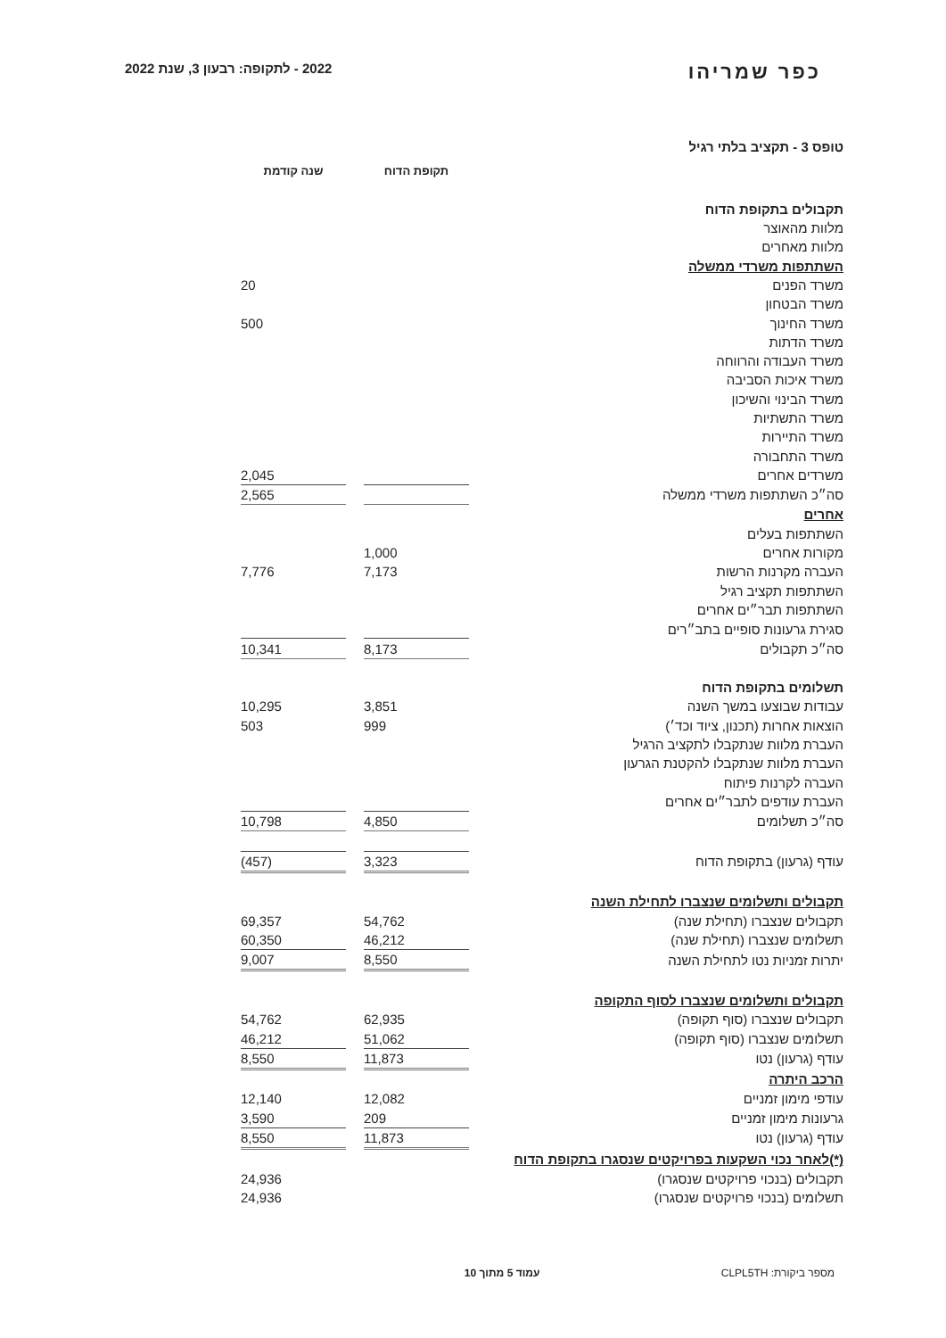כפר שמריהו
2022 - לתקופה: רבעון 3, שנת 2022
טופס 3 - תקציב בלתי רגיל
| | תקופת הדוח | | שנה קודמת |
| תקבולים בתקופת הדוח | | | |
| מלוות מהאוצר | | | |
| מלוות מאחרים | | | |
| השתתפות משרדי ממשלה | | | |
| משרד הפנים | | | 20 |
| משרד הבטחון | | | |
| משרד החינוך | | | 500 |
| משרד הדתות | | | |
| משרד העבודה והרווחה | | | |
| משרד איכות הסביבה | | | |
| משרד הבינוי והשיכון | | | |
| משרד התשתיות | | | |
| משרד התיירות | | | |
| משרד התחבורה | | | |
| משרדים אחרים | | | 2,045 |
| סה״כ השתתפות משרדי ממשלה | | | 2,565 |
| אחרים | | | |
| השתתפות בעלים | | | |
| מקורות אחרים | 1,000 | | |
| העברה מקרנות הרשות | 7,173 | | 7,776 |
| השתתפות תקציב רגיל | | | |
| השתתפות תבר״ים אחרים | | | |
| סגירת גרעונות סופיים בתב״רים | | | |
| סה״כ תקבולים | 8,173 | | 10,341 |
| תשלומים בתקופת הדוח | | | |
| עבודות שבוצעו במשך השנה | 3,851 | | 10,295 |
| הוצאות אחרות (תכנון, ציוד וכד׳) | 999 | | 503 |
| העברת מלוות שנתקבלו לתקציב הרגיל | | | |
| העברת מלוות שנתקבלו להקטנת הגרעון | | | |
| העברה לקרנות פיתוח | | | |
| העברת עודפים לתבר״ים אחרים | | | |
| סה״כ תשלומים | 4,850 | | 10,798 |
| עודף (גרעון) בתקופת הדוח | 3,323 | | (457) |
| תקבולים ותשלומים שנצברו לתחילת השנה | | | |
| תקבולים שנצברו (תחילת שנה) | 54,762 | | 69,357 |
| תשלומים שנצברו (תחילת שנה) | 46,212 | | 60,350 |
| יתרות זמניות נטו לתחילת השנה | 8,550 | | 9,007 |
| תקבולים ותשלומים שנצברו לסוף התקופה | | | |
| תקבולים שנצברו (סוף תקופה) | 62,935 | | 54,762 |
| תשלומים שנצברו (סוף תקופה) | 51,062 | | 46,212 |
| עודף (גרעון) נטו | 11,873 | | 8,550 |
| הרכב היתרה | | | |
| עודפי מימון זמניים | 12,082 | | 12,140 |
| גרעונות מימון זמניים | 209 | | 3,590 |
| עודף (גרעון) נטו | 11,873 | | 8,550 |
| (*)לאחר נכוי השקעות בפרויקטים שנסגרו בתקופת הדוח | | | |
| תקבולים (בנכוי פרויקטים שנסגרו) | | | 24,936 |
| תשלומים (בנכוי פרויקטים שנסגרו) | | | 24,936 |
מספר ביקורת: CLPL5TH עמוד 5 מתוך 10